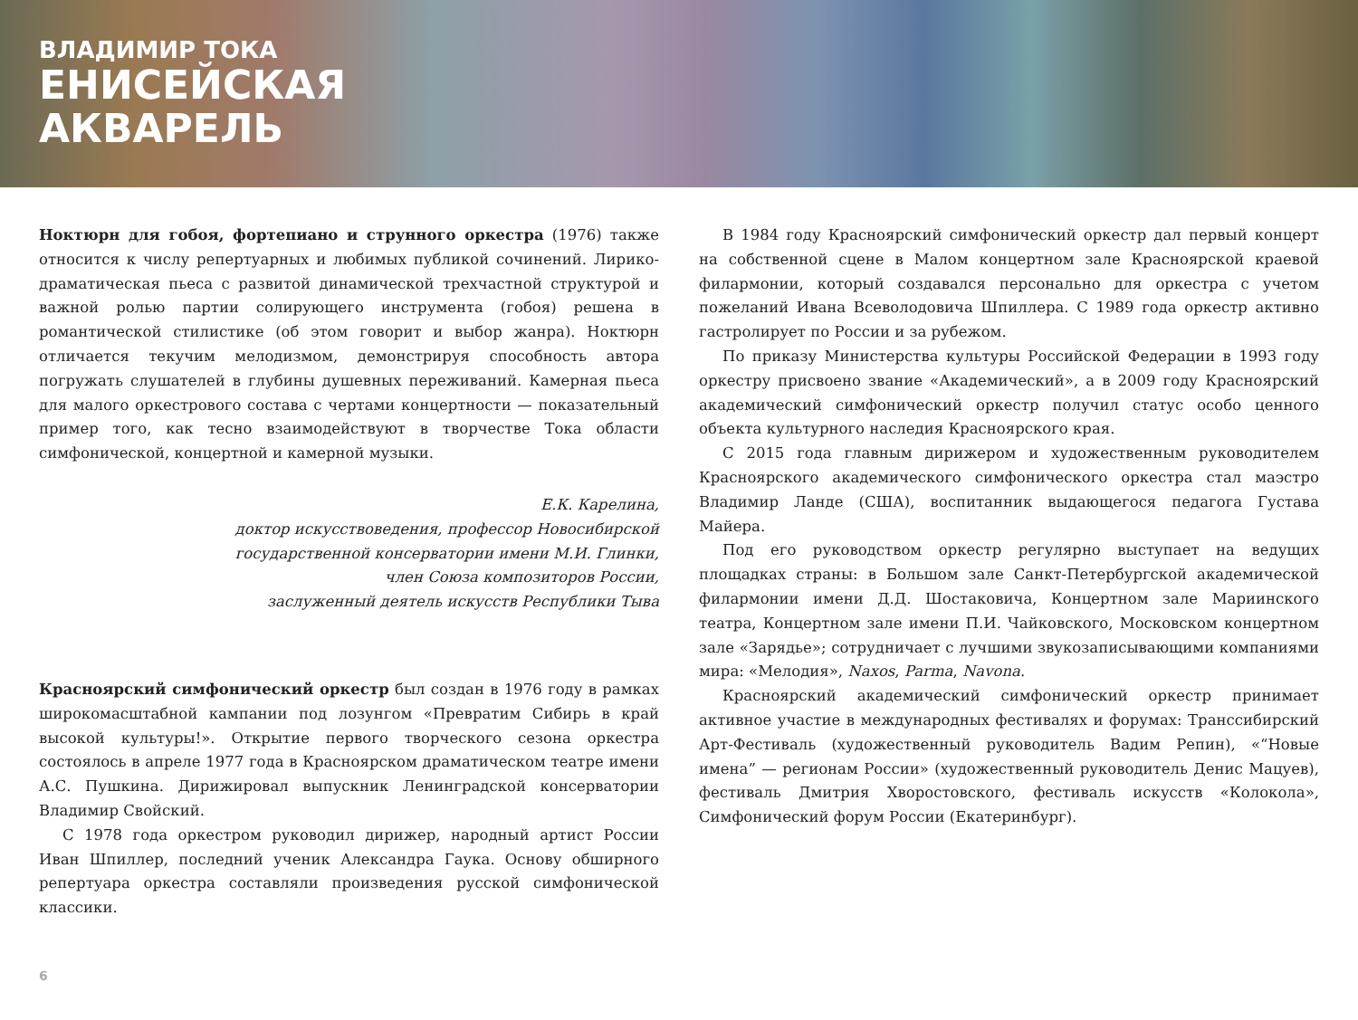ВЛАДИМИР ТОКА
ЕНИСЕЙСКАЯ
АКВАРЕЛЬ
Ноктюрн для гобоя, фортепиано и струнного оркестра (1976) также относится к числу репертуарных и любимых публикой сочинений. Лирико-драматическая пьеса с развитой динамической трехчастной структурой и важной ролью партии солирующего инструмента (гобоя) решена в романтической стилистике (об этом говорит и выбор жанра). Ноктюрн отличается текучим мелодизмом, демонстрируя способность автора погружать слушателей в глубины душевных переживаний. Камерная пьеса для малого оркестрового состава с чертами концертности — показательный пример того, как тесно взаимодействуют в творчестве Тока области симфонической, концертной и камерной музыки.
Е.К. Карелина,
доктор искусствоведения, профессор Новосибирской
государственной консерватории имени М.И. Глинки,
член Союза композиторов России,
заслуженный деятель искусств Республики Тыва
Красноярский симфонический оркестр был создан в 1976 году в рамках широкомасштабной кампании под лозунгом «Превратим Сибирь в край высокой культуры!». Открытие первого творческого сезона оркестра состоялось в апреле 1977 года в Красноярском драматическом театре имени А.С. Пушкина. Дирижировал выпускник Ленинградской консерватории Владимир Свойский.
С 1978 года оркестром руководил дирижер, народный артист России Иван Шпиллер, последний ученик Александра Гаука. Основу обширного репертуара оркестра составляли произведения русской симфонической классики.
В 1984 году Красноярский симфонический оркестр дал первый концерт на собственной сцене в Малом концертном зале Красноярской краевой филармонии, который создавался персонально для оркестра с учетом пожеланий Ивана Всеволодовича Шпиллера. С 1989 года оркестр активно гастролирует по России и за рубежом.
По приказу Министерства культуры Российской Федерации в 1993 году оркестру присвоено звание «Академический», а в 2009 году Красноярский академический симфонический оркестр получил статус особо ценного объекта культурного наследия Красноярского края.
С 2015 года главным дирижером и художественным руководителем Красноярского академического симфонического оркестра стал маэстро Владимир Ланде (США), воспитанник выдающегося педагога Густава Майера.
Под его руководством оркестр регулярно выступает на ведущих площадках страны: в Большом зале Санкт-Петербургской академической филармонии имени Д.Д. Шостаковича, Концертном зале Мариинского театра, Концертном зале имени П.И. Чайковского, Московском концертном зале «Зарядье»; сотрудничает с лучшими звукозаписывающими компаниями мира: «Мелодия», Naxos, Parma, Navona.
Красноярский академический симфонический оркестр принимает активное участие в международных фестивалях и форумах: Транссибирский Арт-Фестиваль (художественный руководитель Вадим Репин), «“Новые имена” — регионам России» (художественный руководитель Денис Мацуев), фестиваль Дмитрия Хворостовского, фестиваль искусств «Колокола», Симфонический форум России (Екатеринбург).
6